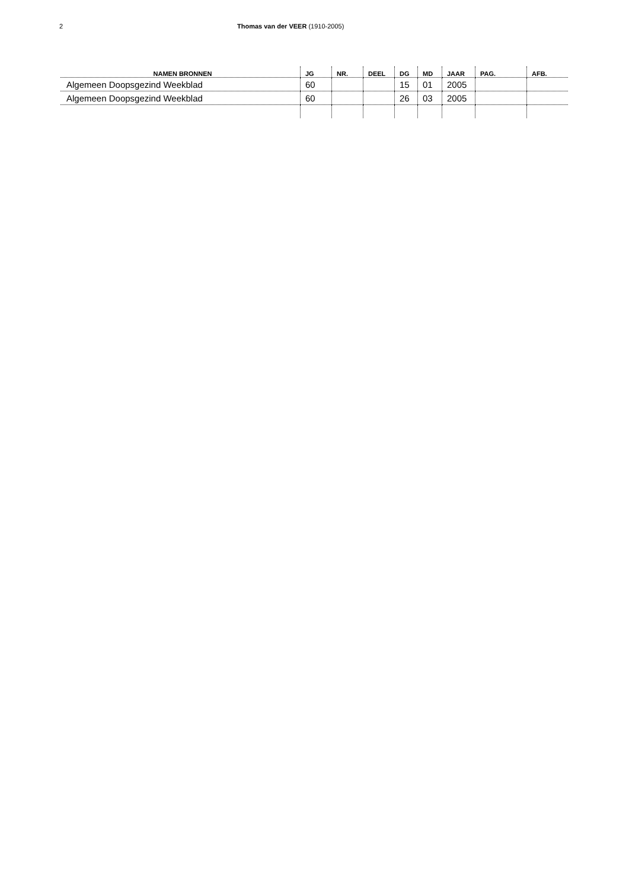2 Thomas van der VEER (1910-2005)
| NAMEN BRONNEN | JG | NR. | DEEL | DG | MD | JAAR | PAG. | AFB. |
| --- | --- | --- | --- | --- | --- | --- | --- | --- |
| Algemeen Doopsgezind Weekblad | 60 | | | 15 | 01 | 2005 | | |
| Algemeen Doopsgezind Weekblad | 60 | | | 26 | 03 | 2005 | | |